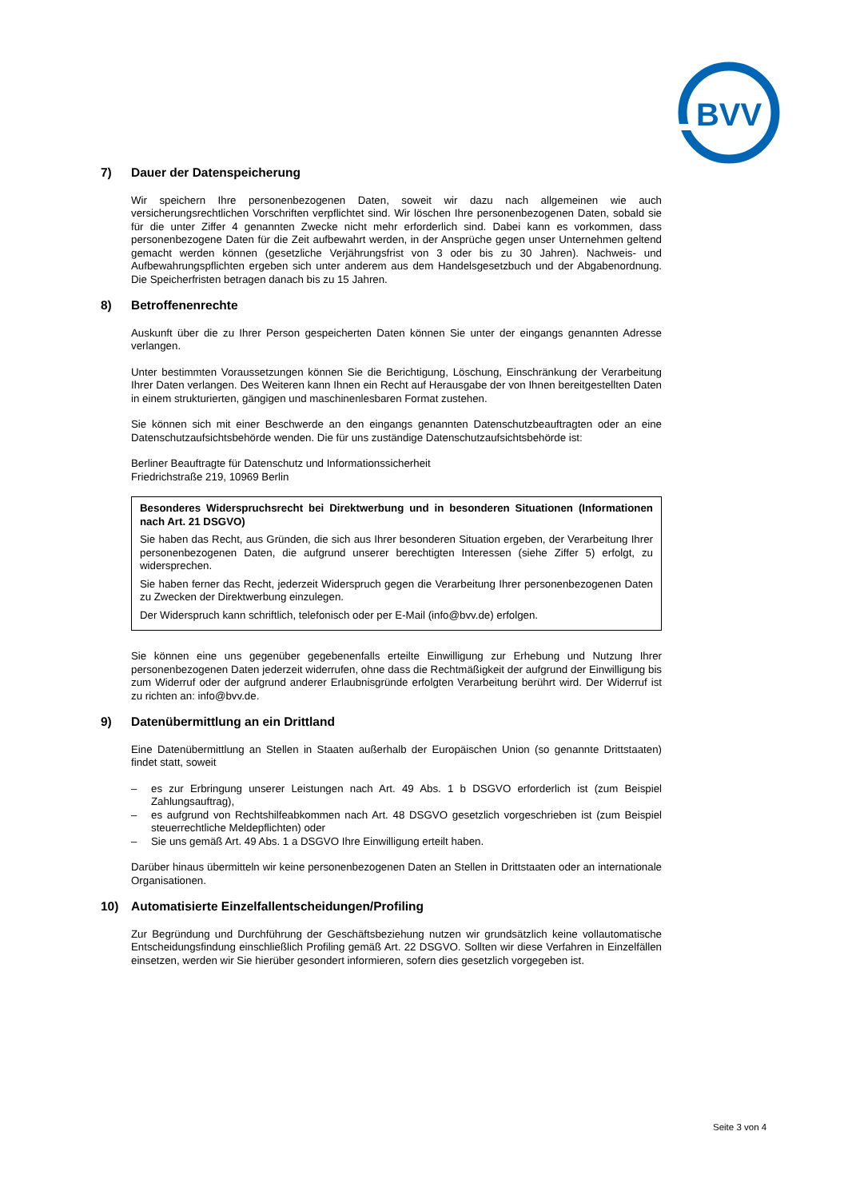BVV
7) Dauer der Datenspeicherung
Wir speichern Ihre personenbezogenen Daten, soweit wir dazu nach allgemeinen wie auch versicherungsrechtlichen Vorschriften verpflichtet sind. Wir löschen Ihre personenbezogenen Daten, sobald sie für die unter Ziffer 4 genannten Zwecke nicht mehr erforderlich sind. Dabei kann es vorkommen, dass personenbezogene Daten für die Zeit aufbewahrt werden, in der Ansprüche gegen unser Unternehmen geltend gemacht werden können (gesetzliche Verjährungsfrist von 3 oder bis zu 30 Jahren). Nachweis- und Aufbewahrungspflichten ergeben sich unter anderem aus dem Handelsgesetzbuch und der Abgabenordnung. Die Speicherfristen betragen danach bis zu 15 Jahren.
8) Betroffenenrechte
Auskunft über die zu Ihrer Person gespeicherten Daten können Sie unter der eingangs genannten Adresse verlangen.
Unter bestimmten Voraussetzungen können Sie die Berichtigung, Löschung, Einschränkung der Verarbeitung Ihrer Daten verlangen. Des Weiteren kann Ihnen ein Recht auf Herausgabe der von Ihnen bereitgestellten Daten in einem strukturierten, gängigen und maschinenlesbaren Format zustehen.
Sie können sich mit einer Beschwerde an den eingangs genannten Datenschutzbeauftragten oder an eine Datenschutzaufsichtsbehörde wenden. Die für uns zuständige Datenschutzaufsichtsbehörde ist:
Berliner Beauftragte für Datenschutz und Informationssicherheit
Friedrichstraße 219, 10969 Berlin
Besonderes Widerspruchsrecht bei Direktwerbung und in besonderen Situationen (Informationen nach Art. 21 DSGVO)
Sie haben das Recht, aus Gründen, die sich aus Ihrer besonderen Situation ergeben, der Verarbeitung Ihrer personenbezogenen Daten, die aufgrund unserer berechtigten Interessen (siehe Ziffer 5) erfolgt, zu widersprechen.
Sie haben ferner das Recht, jederzeit Widerspruch gegen die Verarbeitung Ihrer personenbezogenen Daten zu Zwecken der Direktwerbung einzulegen.
Der Widerspruch kann schriftlich, telefonisch oder per E-Mail (info@bvv.de) erfolgen.
Sie können eine uns gegenüber gegebenenfalls erteilte Einwilligung zur Erhebung und Nutzung Ihrer personenbezogenen Daten jederzeit widerrufen, ohne dass die Rechtmäßigkeit der aufgrund der Einwilligung bis zum Widerruf oder der aufgrund anderer Erlaubnisgründe erfolgten Verarbeitung berührt wird. Der Widerruf ist zu richten an: info@bvv.de.
9) Datenübermittlung an ein Drittland
Eine Datenübermittlung an Stellen in Staaten außerhalb der Europäischen Union (so genannte Drittstaaten) findet statt, soweit
– es zur Erbringung unserer Leistungen nach Art. 49 Abs. 1 b DSGVO erforderlich ist (zum Beispiel Zahlungsauftrag),
– es aufgrund von Rechtshilfeabkommen nach Art. 48 DSGVO gesetzlich vorgeschrieben ist (zum Beispiel steuerrechtliche Meldepflichten) oder
– Sie uns gemäß Art. 49 Abs. 1 a DSGVO Ihre Einwilligung erteilt haben.
Darüber hinaus übermitteln wir keine personenbezogenen Daten an Stellen in Drittstaaten oder an internationale Organisationen.
10) Automatisierte Einzelfallentscheidungen/Profiling
Zur Begründung und Durchführung der Geschäftsbeziehung nutzen wir grundsätzlich keine vollautomatische Entscheidungsfindung einschließlich Profiling gemäß Art. 22 DSGVO. Sollten wir diese Verfahren in Einzelfällen einsetzen, werden wir Sie hierüber gesondert informieren, sofern dies gesetzlich vorgegeben ist.
Seite 3 von 4